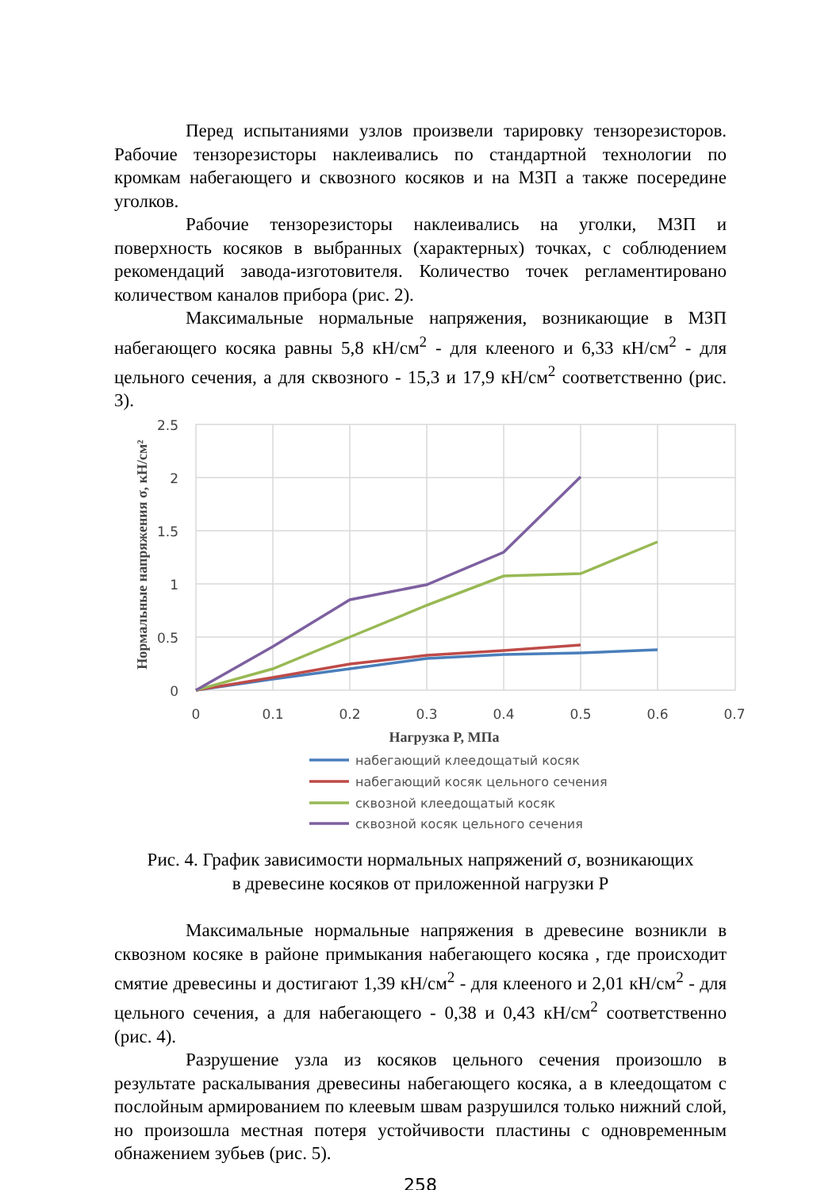Перед испытаниями узлов произвели тарировку тензорезисторов. Рабочие тензорезисторы наклеивались по стандартной технологии по кромкам набегающего и сквозного косяков и на МЗП а также посередине уголков.
Рабочие тензорезисторы наклеивались на уголки, МЗП и поверхность косяков в выбранных (характерных) точках, с соблюдением рекомендаций завода-изготовителя. Количество точек регламентировано количеством каналов прибора (рис. 2).
Максимальные нормальные напряжения, возникающие в МЗП набегающего косяка равны 5,8 кН/см<sup>2</sup> - для клееного и 6,33 кН/см<sup>2</sup> - для цельного сечения, а для сквозного - 15,3 и 17,9 кН/см<sup>2</sup> соответственно (рис. 3).
2.5
2
1.5
1
0.5
0
0
0.1
0.2
0.3
0.4
0.5
0.6
0.7
Нормальные напряжения σ, кН/см²
Нагрузка P, МПа
набегающий клеедощатый косяк
набегающий косяк цельного сечения
сквозной клеедощатый косяк
сквозной косяк цельного сечения
Рис. 4. График зависимости нормальных напряжений σ, возникающих
в древесине косяков от приложенной нагрузки P
Максимальные нормальные напряжения в древесине возникли в сквозном косяке в районе примыкания набегающего косяка , где происходит смятие древесины и достигают 1,39 кН/см<sup>2</sup> - для клееного и 2,01 кН/см<sup>2</sup> - для цельного сечения, а для набегающего - 0,38 и 0,43 кН/см<sup>2</sup> соответственно (рис. 4).
Разрушение узла из косяков цельного сечения произошло в результате раскалывания древесины набегающего косяка, а в клеедощатом с послойным армированием по клеевым швам разрушился только нижний слой, но произошла местная потеря устойчивости пластины с одновременным обнажением зубьев (рис. 5).
258